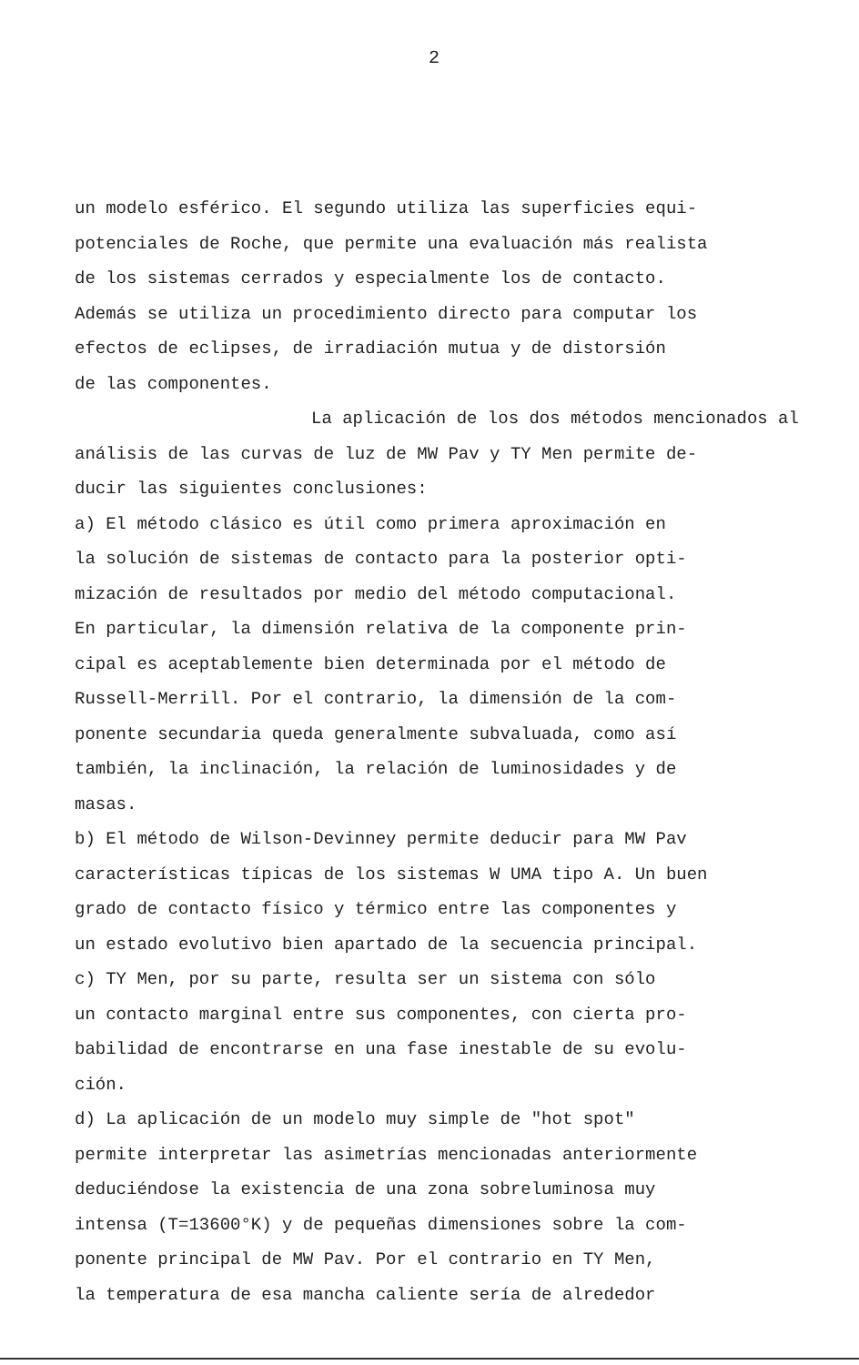2
un modelo esférico. El segundo utiliza las superficies equi- potenciales de Roche, que permite una evaluación más realista de los sistemas cerrados y especialmente los de contacto. Además se utiliza un procedimiento directo para computar los efectos de eclipses, de irradiación mutua y de distorsión de las componentes.
La aplicación de los dos métodos mencionados al análisis de las curvas de luz de MW Pav y TY Men permite de- ducir las siguientes conclusiones:
a) El método clásico es útil como primera aproximación en la solución de sistemas de contacto para la posterior opti- mización de resultados por medio del método computacional. En particular, la dimensión relativa de la componente prin- cipal es aceptablemente bien determinada por el método de Russell-Merrill. Por el contrario, la dimensión de la com- ponente secundaria queda generalmente subvaluada, como así también, la inclinación, la relación de luminosidades y de masas.
b) El método de Wilson-Devinney permite deducir para MW Pav características típicas de los sistemas W UMA tipo A. Un buen grado de contacto físico y térmico entre las componentes y un estado evolutivo bien apartado de la secuencia principal.
c) TY Men, por su parte, resulta ser un sistema con sólo un contacto marginal entre sus componentes, con cierta pro- babilidad de encontrarse en una fase inestable de su evolu- ción.
d) La aplicación de un modelo muy simple de "hot spot" permite interpretar las asimetrías mencionadas anteriormente deduciéndose la existencia de una zona sobreluminosa muy intensa (T=13600°K) y de pequeñas dimensiones sobre la com- ponente principal de MW Pav. Por el contrario en TY Men, la temperatura de esa mancha caliente sería de alrededor